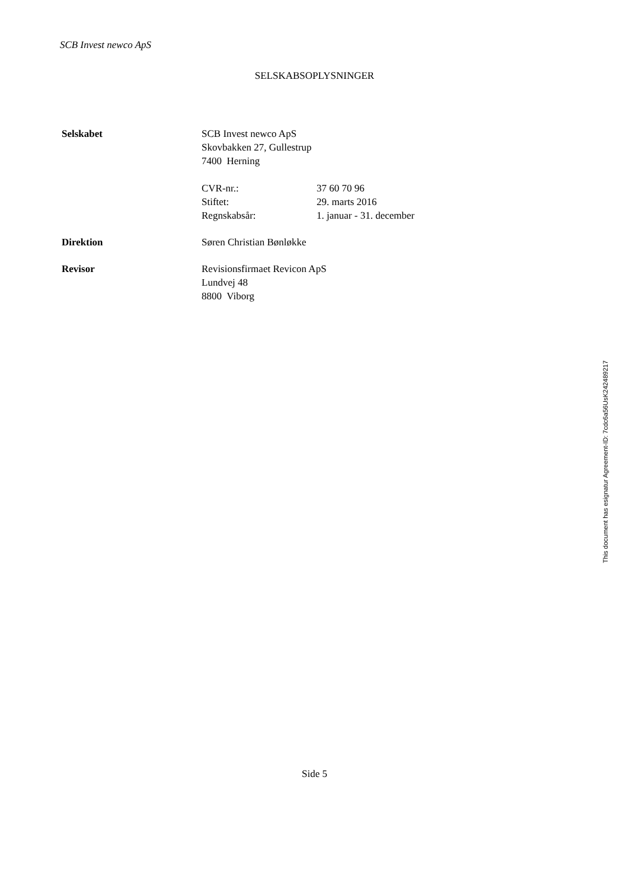SCB Invest newco ApS
SELSKABSOPLYSNINGER
Selskabet SCB Invest newco ApS
Skovbakken 27, Gullestrup
7400 Herning
CVR-nr.: 37 60 70 96
Stiftet: 29. marts 2016
Regnskabsår: 1. januar - 31. december
Direktion Søren Christian Bønløkke
Revisor Revisionsfirmaet Revicon ApS
Lundvej 48
8800 Viborg
This document has esignatur Agreement-ID: 7cdc6a56UsK242489217
Side 5